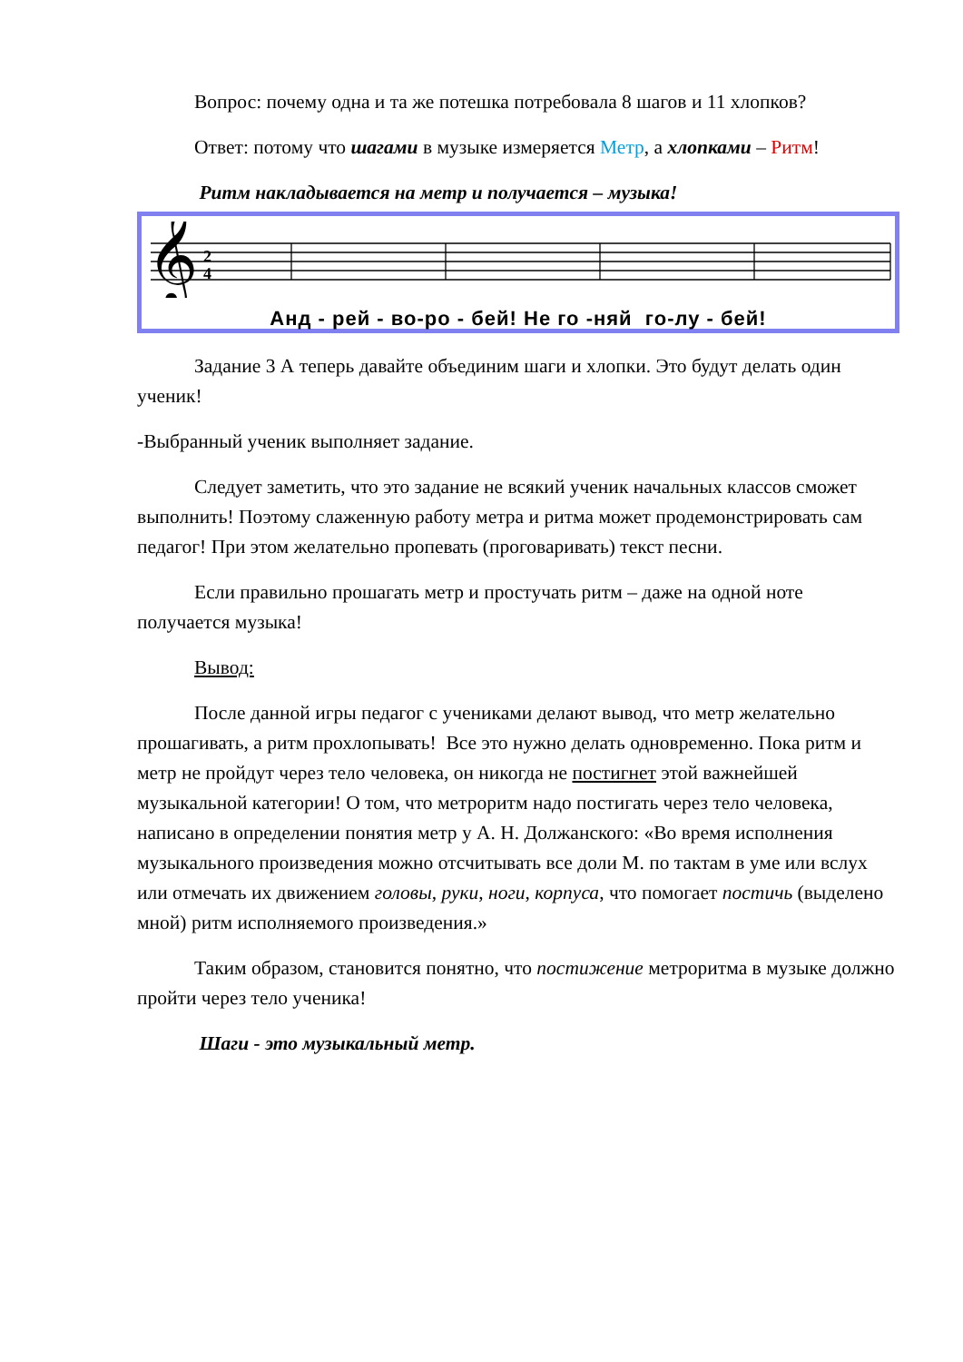Вопрос: почему одна и та же потешка потребовала 8 шагов и 11 хлопков?
Ответ: потому что шагами в музыке измеряется Метр, а хлопками – Ритм!
Ритм накладывается на метр и получается – музыка!
𝄞
2
4
Анд - рей - во-ро - бей! Не го -няй го-лу - бей!
Задание 3 А теперь давайте объединим шаги и хлопки. Это будут делать один ученик!
-Выбранный ученик выполняет задание.
Следует заметить, что это задание не всякий ученик начальных классов сможет выполнить! Поэтому слаженную работу метра и ритма может продемонстрировать сам педагог! При этом желательно пропевать (проговаривать) текст песни.
Если правильно прошагать метр и простучать ритм – даже на одной ноте получается музыка!
Вывод:
После данной игры педагог с учениками делают вывод, что метр желательно прошагивать, а ритм прохлопывать! Все это нужно делать одновременно. Пока ритм и метр не пройдут через тело человека, он никогда не постигнет этой важнейшей музыкальной категории! О том, что метроритм надо постигать через тело человека, написано в определении понятия метр у А. Н. Должанского: «Во время исполнения музыкального произведения можно отсчитывать все доли М. по тактам в уме или вслух или отмечать их движением головы, руки, ноги, корпуса, что помогает постичь (выделено мной) ритм исполняемого произведения.»
Таким образом, становится понятно, что постижение метроритма в музыке должно пройти через тело ученика!
Шаги - это музыкальный метр.